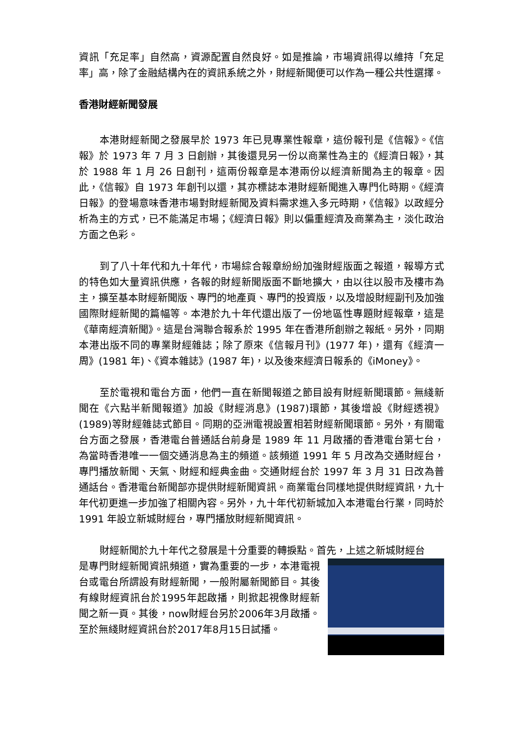資訊「充足率」自然高，資源配置自然良好。如是推論，市場資訊得以維持「充足率」高，除了金融結構內在的資訊系統之外，財經新聞便可以作為一種公共性選擇。
香港財經新聞發展
本港財經新聞之發展早於 1973 年已見專業性報章，這份報刊是《信報》。《信報》於 1973 年 7 月 3 日創辦，其後還見另一份以商業性為主的《經濟日報》，其於 1988 年 1 月 26 日創刊，這兩份報章是本港兩份以經濟新聞為主的報章。因此，《信報》自 1973 年創刊以還，其亦標誌本港財經新聞進入專門化時期。《經濟日報》的登場意味香港市場對財經新聞及資料需求進入多元時期，《信報》以政經分析為主的方式，已不能滿足市場；《經濟日報》則以偏重經濟及商業為主，淡化政治方面之色彩。
到了八十年代和九十年代，市場綜合報章紛紛加強財經版面之報道，報導方式的特色如大量資訊供應，各報的財經新聞版面不斷地擴大，由以往以股市及樓市為主，擴至基本財經新聞版、專門的地產頁、專門的投資版，以及增設財經副刊及加強國際財經新聞的篇幅等。本港於九十年代還出版了一份地區性專題財經報章，這是《華南經濟新聞》。這是台灣聯合報系於 1995 年在香港所創辦之報紙。另外，同期本港出版不同的專業財經雜誌；除了原來《信報月刊》(1977 年)，還有《經濟一周》(1981 年)、《資本雜誌》(1987 年)，以及後來經濟日報系的《iMoney》。
至於電視和電台方面，他們一直在新聞報道之節目設有財經新聞環節。無綫新聞在《六點半新聞報道》加設《財經消息》(1987)環節，其後增設《財經透視》(1989)等財經雜誌式節目。同期的亞洲電視設置相若財經新聞環節。另外，有關電台方面之發展，香港電台普通話台前身是 1989 年 11 月啟播的香港電台第七台，為當時香港唯一一個交通消息為主的頻道。該頻道 1991 年 5 月改為交通財經台，專門播放新聞、天氣、財經和經典金曲。交通財經台於 1997 年 3 月 31 日改為普通話台。香港電台新聞部亦提供財經新聞資訊。商業電台同樣地提供財經資訊，九十年代初更進一步加強了相關內容。另外，九十年代初新城加入本港電台行業，同時於 1991 年設立新城財經台，專門播放財經新聞資訊。
財經新聞於九十年代之發展是十分重要的轉捩點。首先，上述之新城財經台
是專門財經新聞資訊頻道，實為重要的一步，本港電視台或電台所謂設有財經新聞，一般附屬新聞節目。其後有線財經資訊台於1995年起啟播，則掀起視像財經新聞之新一頁。其後，now財經台另於2006年3月啟播。至於無綫財經資訊台於2017年8月15日試播。